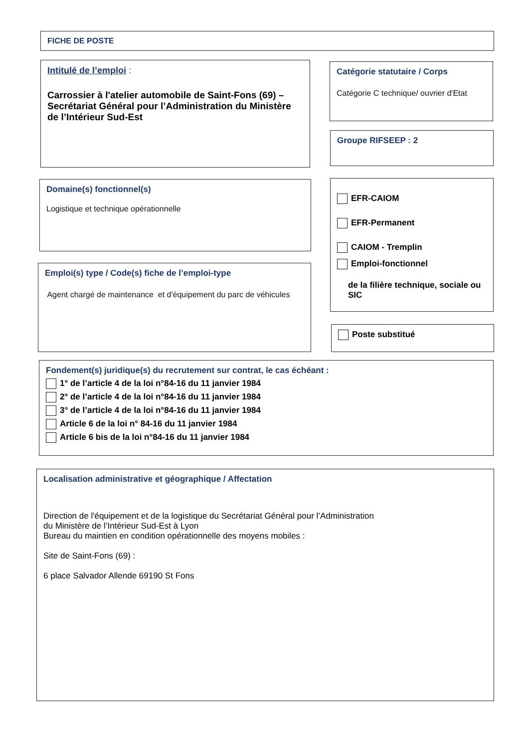FICHE DE POSTE
Intitulé de l’emploi :
Carrossier à l'atelier automobile de Saint-Fons (69) – Secrétariat Général pour l’Administration du Ministère de l’Intérieur Sud-Est
Catégorie statutaire / Corps
Catégorie C technique/ ouvrier d'Etat
Groupe RIFSEEP : 2
Domaine(s) fonctionnel(s)
Logistique et technique opérationnelle
EFR-CAIOM
EFR-Permanent
CAIOM - Tremplin
Emploi-fonctionnel
de la filière technique, sociale ou SIC
Emploi(s) type / Code(s) fiche de l’emploi-type
Agent chargé de maintenance et d'équipement du parc de véhicules
Poste substitué
Fondement(s) juridique(s) du recrutement sur contrat, le cas échéant :
1° de l’article 4 de la loi n°84-16 du 11 janvier 1984
2° de l’article 4 de la loi n°84-16 du 11 janvier 1984
3° de l’article 4 de la loi n°84-16 du 11 janvier 1984
Article 6 de la loi n° 84-16 du 11 janvier 1984
Article 6 bis de la loi n°84-16 du 11 janvier 1984
Localisation administrative et géographique / Affectation
Direction de l'équipement et de la logistique du Secrétariat Général pour l’Administration
du Ministère de l’Intérieur Sud-Est à Lyon
Bureau du maintien en condition opérationnelle des moyens mobiles :
Site de Saint-Fons (69) :
6 place Salvador Allende 69190 St Fons